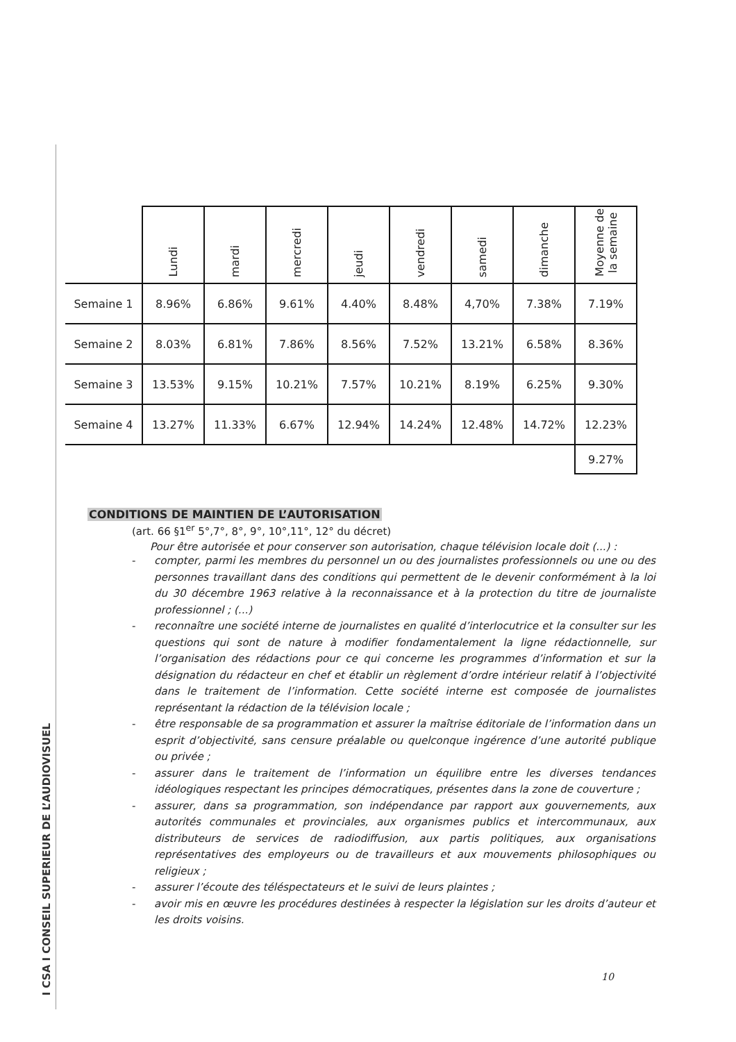I CSA I CONSEIL SUPERIEUR DE L’AUDIOVISUEL
| | Lundi | mardi | mercredi | jeudi | vendredi | samedi | dimanche | Moyenne de la semaine |
| --- | --- | --- | --- | --- | --- | --- | --- | --- |
| Semaine 1 | 8.96% | 6.86% | 9.61% | 4.40% | 8.48% | 4,70% | 7.38% | 7.19% |
| Semaine 2 | 8.03% | 6.81% | 7.86% | 8.56% | 7.52% | 13.21% | 6.58% | 8.36% |
| Semaine 3 | 13.53% | 9.15% | 10.21% | 7.57% | 10.21% | 8.19% | 6.25% | 9.30% |
| Semaine 4 | 13.27% | 11.33% | 6.67% | 12.94% | 14.24% | 12.48% | 14.72% | 12.23% |
| | | | | | | | | 9.27% |
CONDITIONS DE MAINTIEN DE L’AUTORISATION
(art. 66 §1<sup>er</sup> 5°,7°, 8°, 9°, 10°,11°, 12° du décret)
Pour être autorisée et pour conserver son autorisation, chaque télévision locale doit (...) :
- compter, parmi les membres du personnel un ou des journalistes professionnels ou une ou des personnes travaillant dans des conditions qui permettent de le devenir conformément à la loi du 30 décembre 1963 relative à la reconnaissance et à la protection du titre de journaliste professionnel ; (...)
- reconnaître une société interne de journalistes en qualité d’interlocutrice et la consulter sur les questions qui sont de nature à modifier fondamentalement la ligne rédactionnelle, sur l’organisation des rédactions pour ce qui concerne les programmes d’information et sur la désignation du rédacteur en chef et établir un règlement d’ordre intérieur relatif à l’objectivité dans le traitement de l’information. Cette société interne est composée de journalistes représentant la rédaction de la télévision locale ;
- être responsable de sa programmation et assurer la maîtrise éditoriale de l’information dans un esprit d’objectivité, sans censure préalable ou quelconque ingérence d’une autorité publique ou privée ;
- assurer dans le traitement de l’information un équilibre entre les diverses tendances idéologiques respectant les principes démocratiques, présentes dans la zone de couverture ;
- assurer, dans sa programmation, son indépendance par rapport aux gouvernements, aux autorités communales et provinciales, aux organismes publics et intercommunaux, aux distributeurs de services de radiodiffusion, aux partis politiques, aux organisations représentatives des employeurs ou de travailleurs et aux mouvements philosophiques ou religieux ;
- assurer l’écoute des téléspectateurs et le suivi de leurs plaintes ;
- avoir mis en œuvre les procédures destinées à respecter la législation sur les droits d’auteur et les droits voisins.
10